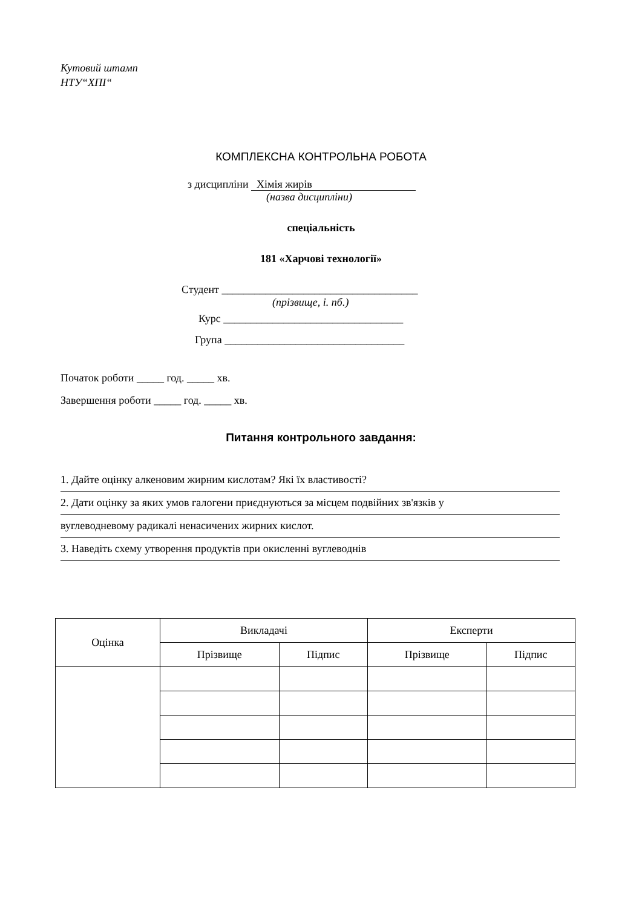Кутовий штамп
НТУ“ХПІ“
КОМПЛЕКСНА КОНТРОЛЬНА РОБОТА
з дисципліни Хімія жирів
(назва дисципліни)
спеціальність
181 «Харчові технології»
Студент ____________________________________
(прізвище, і. пб.)
Курс _________________________________
Група _________________________________
Початок роботи _____ год. _____ хв.
Завершення роботи _____ год. _____ хв.
Питання контрольного завдання:
1. Дайте оцінку алкеновим жирним кислотам? Які їх властивості?
2. Дати оцінку за яких умов галогени приєднуються за місцем подвійних зв'язків у
вуглеводневому радикалі ненасичених жирних кислот.
3. Наведіть схему утворення продуктів при окисленні вуглеводнів
| Оцінка | Викладачі | | Експерти | |
| --- | --- | --- | --- | --- |
| | Прізвище | Підпис | Прізвище | Підпис |